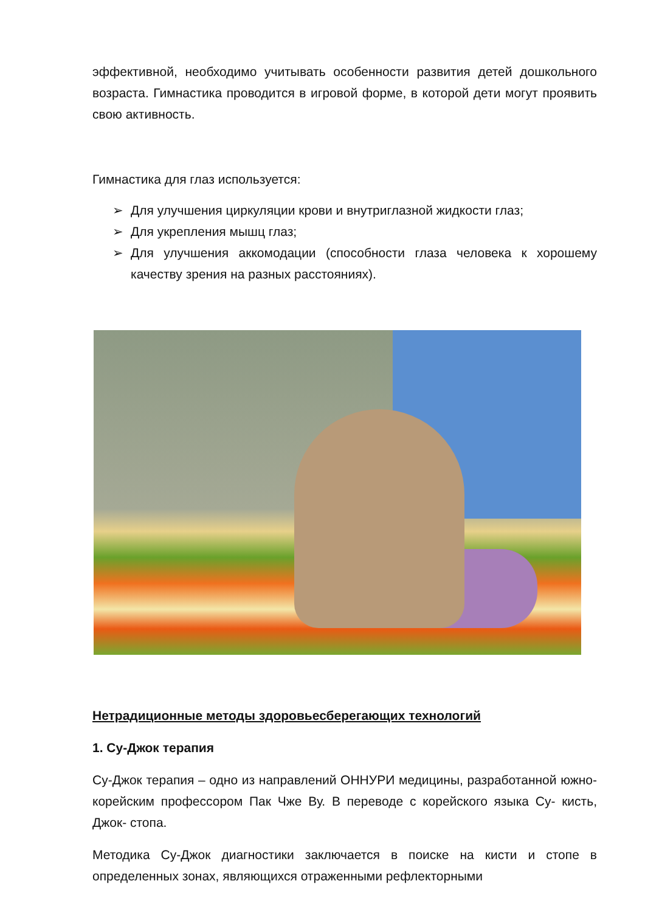эффективной, необходимо учитывать особенности развития детей дошкольного возраста. Гимнастика проводится в игровой форме, в которой дети могут проявить свою активность.
Гимнастика для глаз используется:
➢ Для улучшения циркуляции крови и внутриглазной жидкости глаз;
➢ Для укрепления мышц глаз;
➢ Для улучшения аккомодации (способности глаза человека к хорошему качеству зрения на разных расстояниях).
Нетрадиционные методы здоровьесберегающих технологий
1. Су-Джок терапия
Су-Джок терапия – одно из направлений ОННУРИ медицины, разработанной южно-корейским профессором Пак Чже Ву. В переводе с корейского языка Су- кисть, Джок- стопа.
Методика Су-Джок диагностики заключается в поиске на кисти и стопе в определенных зонах, являющихся отраженными рефлекторными